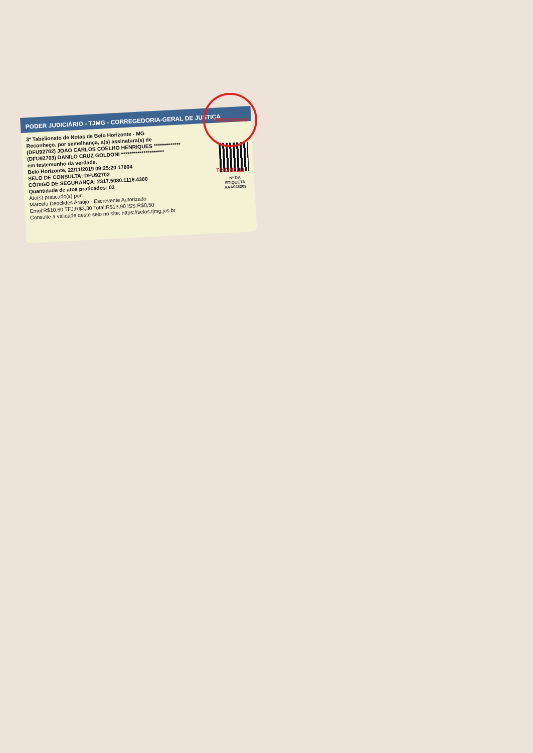PODER JUDICIÁRIO - TJMG - CORREGEDORIA-GERAL DE JUSTIÇA
3º Tabelionato de Notas de Belo Horizonte - MG
Reconheço, por semelhança, a(s) assinatura(s) de
(DFU92702) JOAO CARLOS COELHO HENRIQUES *************
(DFU92703) DANILO CRUZ GOLDONI *********************
em testemunho da verdade.
Belo Horizonte, 22/11/2019 09:25:20 17804
SELO DE CONSULTA: DFU92702
CÓDIGO DE SEGURANÇA: 2317.5030.1116.4300
Quantidade de atos praticados: 02
Ato(s) praticado(s) por:
Marcelo Deoclides Araújo - Escrevente Autorizado
Emol:R$10,60 TFJ:R$3,30 Total:R$13,90 ISS:R$0,50
Consulte a validade deste selo no site: https://selos.tjmg.jus.br
Nº DA
ETIQUETA
AAA045308
TABELIONATO TRIGINELLI